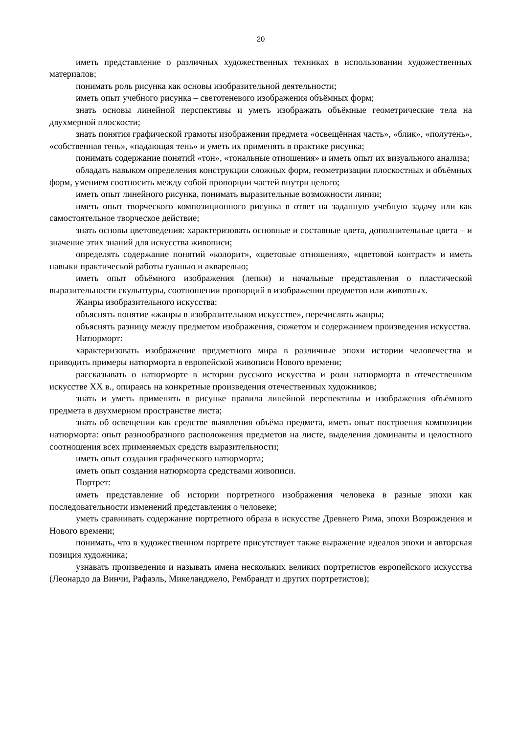20
иметь представление о различных художественных техниках в использовании художественных материалов;
понимать роль рисунка как основы изобразительной деятельности;
иметь опыт учебного рисунка – светотеневого изображения объёмных форм;
знать основы линейной перспективы и уметь изображать объёмные геометрические тела на двухмерной плоскости;
знать понятия графической грамоты изображения предмета «освещённая часть», «блик», «полутень», «собственная тень», «падающая тень» и уметь их применять в практике рисунка;
понимать содержание понятий «тон», «тональные отношения» и иметь опыт их визуального анализа;
обладать навыком определения конструкции сложных форм, геометризации плоскостных и объёмных форм, умением соотносить между собой пропорции частей внутри целого;
иметь опыт линейного рисунка, понимать выразительные возможности линии;
иметь опыт творческого композиционного рисунка в ответ на заданную учебную задачу или как самостоятельное творческое действие;
знать основы цветоведения: характеризовать основные и составные цвета, дополнительные цвета – и значение этих знаний для искусства живописи;
определять содержание понятий «колорит», «цветовые отношения», «цветовой контраст» и иметь навыки практической работы гуашью и акварелью;
иметь опыт объёмного изображения (лепки) и начальные представления о пластической выразительности скульптуры, соотношении пропорций в изображении предметов или животных.
Жанры изобразительного искусства:
объяснять понятие «жанры в изобразительном искусстве», перечислять жанры;
объяснять разницу между предметом изображения, сюжетом и содержанием произведения искусства.
Натюрморт:
характеризовать изображение предметного мира в различные эпохи истории человечества и приводить примеры натюрморта в европейской живописи Нового времени;
рассказывать о натюрморте в истории русского искусства и роли натюрморта в отечественном искусстве XX в., опираясь на конкретные произведения отечественных художников;
знать и уметь применять в рисунке правила линейной перспективы и изображения объёмного предмета в двухмерном пространстве листа;
знать об освещении как средстве выявления объёма предмета, иметь опыт построения композиции натюрморта: опыт разнообразного расположения предметов на листе, выделения доминанты и целостного соотношения всех применяемых средств выразительности;
иметь опыт создания графического натюрморта;
иметь опыт создания натюрморта средствами живописи.
Портрет:
иметь представление об истории портретного изображения человека в разные эпохи как последовательности изменений представления о человеке;
уметь сравнивать содержание портретного образа в искусстве Древнего Рима, эпохи Возрождения и Нового времени;
понимать, что в художественном портрете присутствует также выражение идеалов эпохи и авторская позиция художника;
узнавать произведения и называть имена нескольких великих портретистов европейского искусства (Леонардо да Винчи, Рафаэль, Микеланджело, Рембрандт и других портретистов);